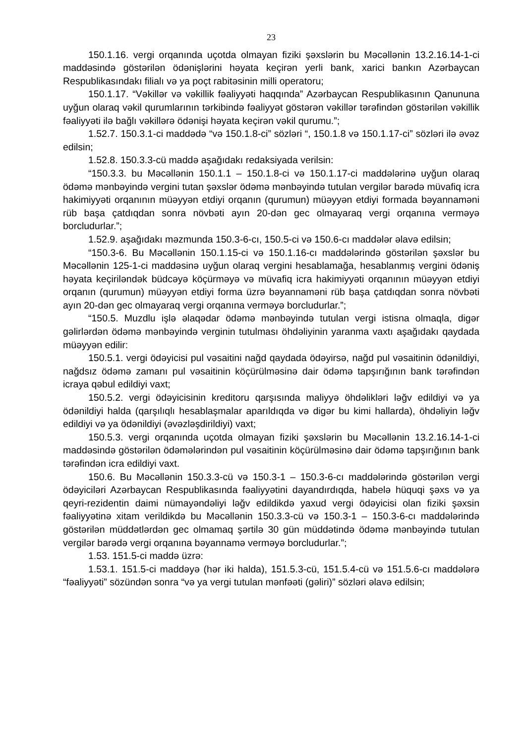23
150.1.16. vergi orqanında uçotda olmayan fiziki şəxslərin bu Məcəllənin 13.2.16.14-1-ci maddəsində göstərilən ödənişlərini həyata keçirən yerli bank, xarici bankın Azərbaycan Respublikasındakı filialı və ya poçt rabitəsinin milli operatoru;
150.1.17. “Vəkillər və vəkillik fəaliyyəti haqqında” Azərbaycan Respublikasının Qanununa uyğun olaraq vəkil qurumlarının tərkibində fəaliyyət göstərən vəkillər tərəfindən göstərilən vəkillik fəaliyyəti ilə bağlı vəkillərə ödənişi həyata keçirən vəkil qurumu.”;
1.52.7. 150.3.1-ci maddədə “və 150.1.8-ci” sözləri “, 150.1.8 və 150.1.17-ci” sözləri ilə əvəz edilsin;
1.52.8. 150.3.3-cü maddə aşağıdakı redaksiyada verilsin:
“150.3.3. bu Məcəllənin 150.1.1 – 150.1.8-ci və 150.1.17-ci maddələrinə uyğun olaraq ödəmə mənbəyində vergini tutan şəxslər ödəmə mənbəyində tutulan vergilər barədə müvafiq icra hakimiyyəti orqanının müəyyən etdiyi orqanın (qurumun) müəyyən etdiyi formada bəyannaməni rüb başa çatdıqdan sonra növbəti ayın 20-dən gec olmayaraq vergi orqanına verməyə borcludurlar.”;
1.52.9. aşağıdakı məzmunda 150.3-6-cı, 150.5-ci və 150.6-cı maddələr əlavə edilsin;
“150.3-6. Bu Məcəllənin 150.1.15-ci və 150.1.16-cı maddələrində göstərilən şəxslər bu Məcəllənin 125-1-ci maddəsinə uyğun olaraq vergini hesablamağa, hesablanmış vergini ödəniş həyata keçiriləndək büdcəyə köçürməyə və müvafiq icra hakimiyyəti orqanının müəyyən etdiyi orqanın (qurumun) müəyyən etdiyi forma üzrə bəyannaməni rüb başa çatdıqdan sonra növbəti ayın 20-dən gec olmayaraq vergi orqanına verməyə borcludurlar.”;
“150.5. Muzdlu işlə əlaqədar ödəmə mənbəyində tutulan vergi istisna olmaqla, digər gəlirlərdən ödəmə mənbəyində verginin tutulması öhdəliyinin yaranma vaxtı aşağıdakı qaydada müəyyən edilir:
150.5.1. vergi ödəyicisi pul vəsaitini nağd qaydada ödəyirsə, nağd pul vəsaitinin ödənildiyi, nağdsız ödəmə zamanı pul vəsaitinin köçürülməsinə dair ödəmə tapşırığının bank tərəfindən icraya qəbul edildiyi vaxt;
150.5.2. vergi ödəyicisinin kreditoru qarşısında maliyyə öhdəlikləri ləğv edildiyi və ya ödənildiyi halda (qarşılıqlı hesablaşmalar aparıldıqda və digər bu kimi hallarda), öhdəliyin ləğv edildiyi və ya ödənildiyi (əvəzləşdirildiyi) vaxt;
150.5.3. vergi orqanında uçotda olmayan fiziki şəxslərin bu Məcəllənin 13.2.16.14-1-ci maddəsində göstərilən ödəmələrindən pul vəsaitinin köçürülməsinə dair ödəmə tapşırığının bank tərəfindən icra edildiyi vaxt.
150.6. Bu Məcəllənin 150.3.3-cü və 150.3-1 – 150.3-6-cı maddələrində göstərilən vergi ödəyiciləri Azərbaycan Respublikasında fəaliyyətini dayandırdıqda, habelə hüquqi şəxs və ya qeyri-rezidentin daimi nümayəndəliyi ləğv edildikdə yaxud vergi ödəyicisi olan fiziki şəxsin fəaliyyətinə xitam verildikdə bu Məcəllənin 150.3.3-cü və 150.3-1 – 150.3-6-cı maddələrində göstərilən müddətlərdən gec olmamaq şərtilə 30 gün müddətində ödəmə mənbəyində tutulan vergilər barədə vergi orqanına bəyannamə verməyə borcludurlar.”;
1.53. 151.5-ci maddə üzrə:
1.53.1. 151.5-ci maddəyə (hər iki halda), 151.5.3-cü, 151.5.4-cü və 151.5.6-cı maddələrə “fəaliyyəti” sözündən sonra “və ya vergi tutulan mənfəəti (gəliri)” sözləri əlavə edilsin;